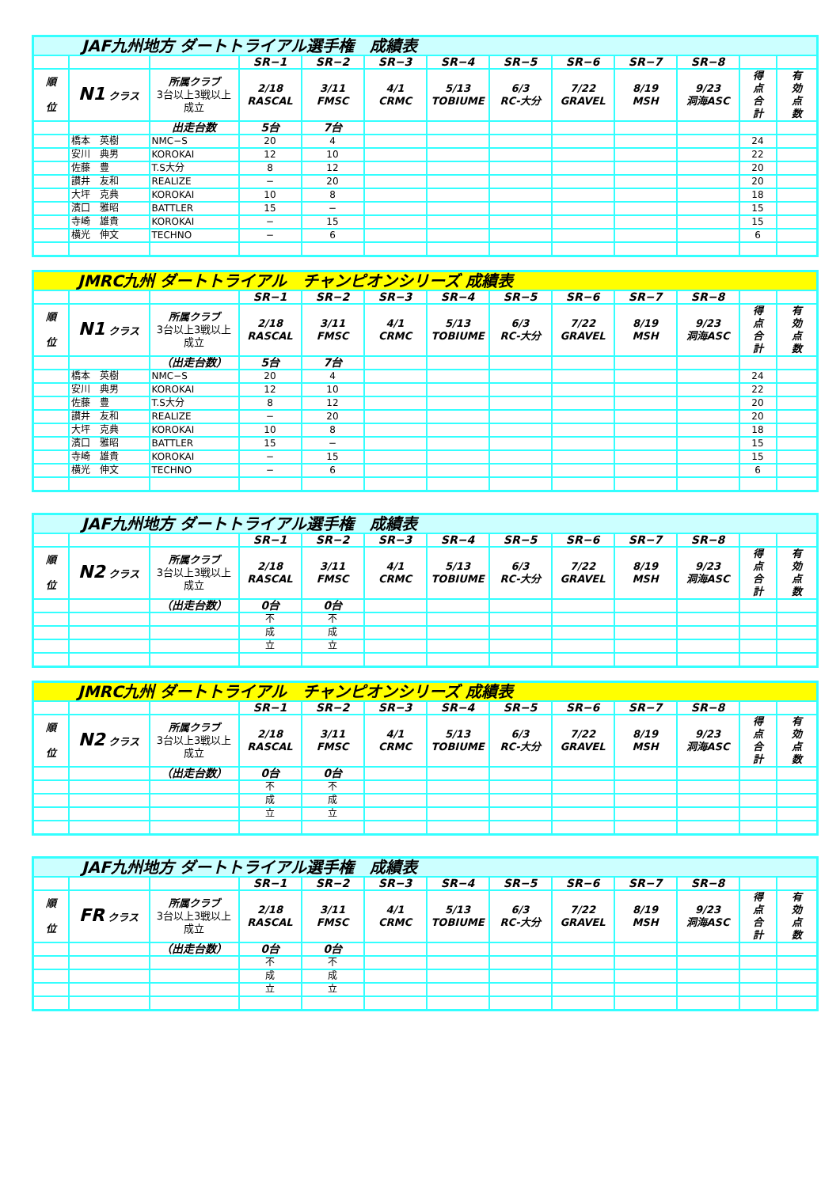| JAF九州地方 ダートトライアル選手権 成績表 | | | | | | | | | | | | |
| | | | SR−1 | SR−2 | SR−3 | SR−4 | SR−5 | SR−6 | SR−7 | SR−8 | | |
| 順 位 | N1 クラス | 所属クラブ 3台以上3戦以上 成立 | 2/18 RASCAL | 3/11 FMSC | 4/1 CRMC | 5/13 TOBIUME | 6/3 RC-大分 | 7/22 GRAVEL | 8/19 MSH | 9/23 洞海ASC | 得 点 合 計 | 有 効 点 数 |
| | | 出走台数 | 5台 | 7台 | | | | | | | | |
| | 橋本 英樹 | NMC−S | 20 | 4 | | | | | | | 24 | |
| | 安川 典男 | KOROKAI | 12 | 10 | | | | | | | 22 | |
| | 佐藤 豊 | T.S大分 | 8 | 12 | | | | | | | 20 | |
| | 讃井 友和 | REALIZE | − | 20 | | | | | | | 20 | |
| | 大坪 克典 | KOROKAI | 10 | 8 | | | | | | | 18 | |
| | 濱口 雅昭 | BATTLER | 15 | − | | | | | | | 15 | |
| | 寺崎 雄貴 | KOROKAI | − | 15 | | | | | | | 15 | |
| | 横光 伸文 | TECHNO | − | 6 | | | | | | | 6 | |
| JMRC九州 ダートトライアル チャンピオンシリーズ 成績表 | | | | | | | | | | | | |
| | | | SR−1 | SR−2 | SR−3 | SR−4 | SR−5 | SR−6 | SR−7 | SR−8 | | |
| 順 位 | N1 クラス | 所属クラブ 3台以上3戦以上 成立 | 2/18 RASCAL | 3/11 FMSC | 4/1 CRMC | 5/13 TOBIUME | 6/3 RC-大分 | 7/22 GRAVEL | 8/19 MSH | 9/23 洞海ASC | 得 点 合 計 | 有 効 点 数 |
| | | （出走台数） | 5台 | 7台 | | | | | | | | |
| | 橋本 英樹 | NMC−S | 20 | 4 | | | | | | | 24 | |
| | 安川 典男 | KOROKAI | 12 | 10 | | | | | | | 22 | |
| | 佐藤 豊 | T.S大分 | 8 | 12 | | | | | | | 20 | |
| | 讃井 友和 | REALIZE | − | 20 | | | | | | | 20 | |
| | 大坪 克典 | KOROKAI | 10 | 8 | | | | | | | 18 | |
| | 濱口 雅昭 | BATTLER | 15 | − | | | | | | | 15 | |
| | 寺崎 雄貴 | KOROKAI | − | 15 | | | | | | | 15 | |
| | 横光 伸文 | TECHNO | − | 6 | | | | | | | 6 | |
| JAF九州地方 ダートトライアル選手権 成績表 | | | | | | | | | | | | |
| | | | SR−1 | SR−2 | SR−3 | SR−4 | SR−5 | SR−6 | SR−7 | SR−8 | | |
| 順 位 | N2 クラス | 所属クラブ 3台以上3戦以上 成立 | 2/18 RASCAL | 3/11 FMSC | 4/1 CRMC | 5/13 TOBIUME | 6/3 RC-大分 | 7/22 GRAVEL | 8/19 MSH | 9/23 洞海ASC | 得 点 合 計 | 有 効 点 数 |
| | | （出走台数） | 0台 | 0台 | | | | | | | | |
| | | | 不 | 不 | | | | | | | | |
| | | | 成 | 成 | | | | | | | | |
| | | | 立 | 立 | | | | | | | | |
| JMRC九州 ダートトライアル チャンピオンシリーズ 成績表 | | | | | | | | | | | | |
| | | | SR−1 | SR−2 | SR−3 | SR−4 | SR−5 | SR−6 | SR−7 | SR−8 | | |
| 順 位 | N2 クラス | 所属クラブ 3台以上3戦以上 成立 | 2/18 RASCAL | 3/11 FMSC | 4/1 CRMC | 5/13 TOBIUME | 6/3 RC-大分 | 7/22 GRAVEL | 8/19 MSH | 9/23 洞海ASC | 得 点 合 計 | 有 効 点 数 |
| | | （出走台数） | 0台 | 0台 | | | | | | | | |
| | | | 不 | 不 | | | | | | | | |
| | | | 成 | 成 | | | | | | | | |
| | | | 立 | 立 | | | | | | | | |
| JAF九州地方 ダートトライアル選手権 成績表 | | | | | | | | | | | | |
| | | | SR−1 | SR−2 | SR−3 | SR−4 | SR−5 | SR−6 | SR−7 | SR−8 | | |
| 順 位 | FR クラス | 所属クラブ 3台以上3戦以上 成立 | 2/18 RASCAL | 3/11 FMSC | 4/1 CRMC | 5/13 TOBIUME | 6/3 RC-大分 | 7/22 GRAVEL | 8/19 MSH | 9/23 洞海ASC | 得 点 合 計 | 有 効 点 数 |
| | | （出走台数） | 0台 | 0台 | | | | | | | | |
| | | | 不 | 不 | | | | | | | | |
| | | | 成 | 成 | | | | | | | | |
| | | | 立 | 立 | | | | | | | | |